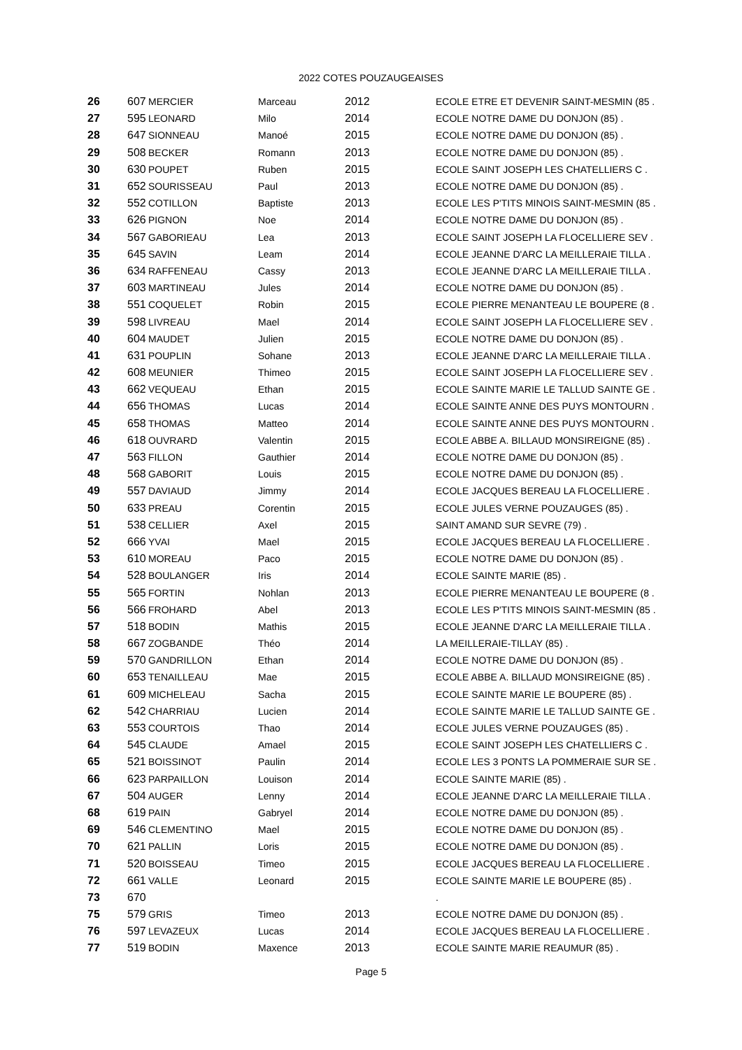2022 COTES POUZAUGEAISES
| 26 | 607 | MERCIER | Marceau | 2012 | ECOLE ETRE ET DEVENIR SAINT-MESMIN (85 . |
| 27 | 595 | LEONARD | Milo | 2014 | ECOLE NOTRE DAME DU DONJON (85) . |
| 28 | 647 | SIONNEAU | Manoé | 2015 | ECOLE NOTRE DAME DU DONJON (85) . |
| 29 | 508 | BECKER | Romann | 2013 | ECOLE NOTRE DAME DU DONJON (85) . |
| 30 | 630 | POUPET | Ruben | 2015 | ECOLE SAINT JOSEPH LES CHATELLIERS C . |
| 31 | 652 | SOURISSEAU | Paul | 2013 | ECOLE NOTRE DAME DU DONJON (85) . |
| 32 | 552 | COTILLON | Baptiste | 2013 | ECOLE LES P'TITS MINOIS SAINT-MESMIN (85 . |
| 33 | 626 | PIGNON | Noe | 2014 | ECOLE NOTRE DAME DU DONJON (85) . |
| 34 | 567 | GABORIEAU | Lea | 2013 | ECOLE SAINT JOSEPH LA FLOCELLIERE SEV . |
| 35 | 645 | SAVIN | Leam | 2014 | ECOLE JEANNE D'ARC LA MEILLERAIE TILLA . |
| 36 | 634 | RAFFENEAU | Cassy | 2013 | ECOLE JEANNE D'ARC LA MEILLERAIE TILLA . |
| 37 | 603 | MARTINEAU | Jules | 2014 | ECOLE NOTRE DAME DU DONJON (85) . |
| 38 | 551 | COQUELET | Robin | 2015 | ECOLE PIERRE MENANTEAU LE BOUPERE (8 . |
| 39 | 598 | LIVREAU | Mael | 2014 | ECOLE SAINT JOSEPH LA FLOCELLIERE SEV . |
| 40 | 604 | MAUDET | Julien | 2015 | ECOLE NOTRE DAME DU DONJON (85) . |
| 41 | 631 | POUPLIN | Sohane | 2013 | ECOLE JEANNE D'ARC LA MEILLERAIE TILLA . |
| 42 | 608 | MEUNIER | Thimeo | 2015 | ECOLE SAINT JOSEPH LA FLOCELLIERE SEV . |
| 43 | 662 | VEQUEAU | Ethan | 2015 | ECOLE SAINTE MARIE LE TALLUD SAINTE GE . |
| 44 | 656 | THOMAS | Lucas | 2014 | ECOLE SAINTE ANNE DES PUYS MONTOURN . |
| 45 | 658 | THOMAS | Matteo | 2014 | ECOLE SAINTE ANNE DES PUYS MONTOURN . |
| 46 | 618 | OUVRARD | Valentin | 2015 | ECOLE ABBE A. BILLAUD MONSIREIGNE (85) . |
| 47 | 563 | FILLON | Gauthier | 2014 | ECOLE NOTRE DAME DU DONJON (85) . |
| 48 | 568 | GABORIT | Louis | 2015 | ECOLE NOTRE DAME DU DONJON (85) . |
| 49 | 557 | DAVIAUD | Jimmy | 2014 | ECOLE JACQUES BEREAU LA FLOCELLIERE . |
| 50 | 633 | PREAU | Corentin | 2015 | ECOLE JULES VERNE POUZAUGES (85) . |
| 51 | 538 | CELLIER | Axel | 2015 | SAINT AMAND SUR SEVRE (79) . |
| 52 | 666 | YVAI | Mael | 2015 | ECOLE JACQUES BEREAU LA FLOCELLIERE . |
| 53 | 610 | MOREAU | Paco | 2015 | ECOLE NOTRE DAME DU DONJON (85) . |
| 54 | 528 | BOULANGER | Iris | 2014 | ECOLE SAINTE MARIE (85) . |
| 55 | 565 | FORTIN | Nohlan | 2013 | ECOLE PIERRE MENANTEAU LE BOUPERE (8 . |
| 56 | 566 | FROHARD | Abel | 2013 | ECOLE LES P'TITS MINOIS SAINT-MESMIN (85 . |
| 57 | 518 | BODIN | Mathis | 2015 | ECOLE JEANNE D'ARC LA MEILLERAIE TILLA . |
| 58 | 667 | ZOGBANDE | Théo | 2014 | LA MEILLERAIE-TILLAY (85) . |
| 59 | 570 | GANDRILLON | Ethan | 2014 | ECOLE NOTRE DAME DU DONJON (85) . |
| 60 | 653 | TENAILLEAU | Mae | 2015 | ECOLE ABBE A. BILLAUD MONSIREIGNE (85) . |
| 61 | 609 | MICHELEAU | Sacha | 2015 | ECOLE SAINTE MARIE LE BOUPERE (85) . |
| 62 | 542 | CHARRIAU | Lucien | 2014 | ECOLE SAINTE MARIE LE TALLUD SAINTE GE . |
| 63 | 553 | COURTOIS | Thao | 2014 | ECOLE JULES VERNE POUZAUGES (85) . |
| 64 | 545 | CLAUDE | Amael | 2015 | ECOLE SAINT JOSEPH LES CHATELLIERS C . |
| 65 | 521 | BOISSINOT | Paulin | 2014 | ECOLE LES 3 PONTS LA POMMERAIE SUR SE . |
| 66 | 623 | PARPAILLON | Louison | 2014 | ECOLE SAINTE MARIE (85) . |
| 67 | 504 | AUGER | Lenny | 2014 | ECOLE JEANNE D'ARC LA MEILLERAIE TILLA . |
| 68 | 619 | PAIN | Gabryel | 2014 | ECOLE NOTRE DAME DU DONJON (85) . |
| 69 | 546 | CLEMENTINO | Mael | 2015 | ECOLE NOTRE DAME DU DONJON (85) . |
| 70 | 621 | PALLIN | Loris | 2015 | ECOLE NOTRE DAME DU DONJON (85) . |
| 71 | 520 | BOISSEAU | Timeo | 2015 | ECOLE JACQUES BEREAU LA FLOCELLIERE . |
| 72 | 661 | VALLE | Leonard | 2015 | ECOLE SAINTE MARIE LE BOUPERE (85) . |
| 73 | 670 | | | | . |
| 75 | 579 | GRIS | Timeo | 2013 | ECOLE NOTRE DAME DU DONJON (85) . |
| 76 | 597 | LEVAZEUX | Lucas | 2014 | ECOLE JACQUES BEREAU LA FLOCELLIERE . |
| 77 | 519 | BODIN | Maxence | 2013 | ECOLE SAINTE MARIE REAUMUR (85) . |
Page 5